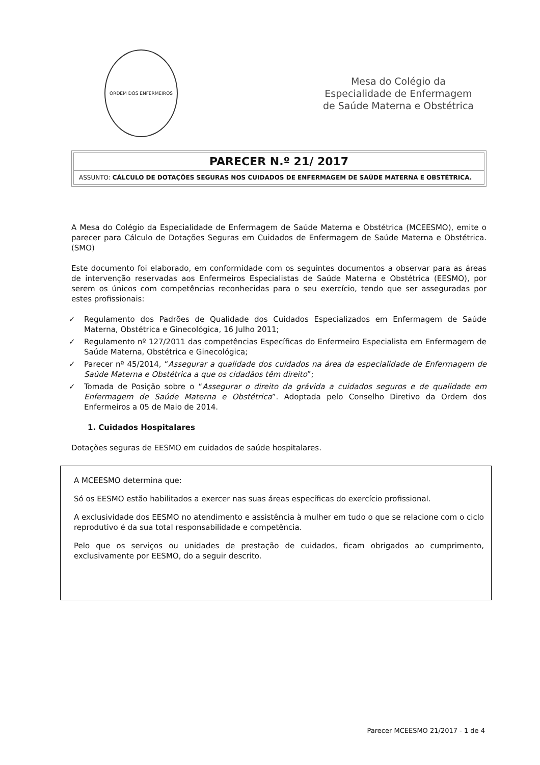ORDEM DOS ENFERMEIROS
Mesa do Colégio da
Especialidade de Enfermagem
de Saúde Materna e Obstétrica
PARECER N.º 21/ 2017
ASSUNTO: CÁLCULO DE DOTAÇÕES SEGURAS NOS CUIDADOS DE ENFERMAGEM DE SAÚDE MATERNA E OBSTÉTRICA.
A Mesa do Colégio da Especialidade de Enfermagem de Saúde Materna e Obstétrica (MCEESMO), emite o parecer para Cálculo de Dotações Seguras em Cuidados de Enfermagem de Saúde Materna e Obstétrica. (SMO)
Este documento foi elaborado, em conformidade com os seguintes documentos a observar para as áreas de intervenção reservadas aos Enfermeiros Especialistas de Saúde Materna e Obstétrica (EESMO), por serem os únicos com competências reconhecidas para o seu exercício, tendo que ser asseguradas por estes profissionais:
✓ Regulamento dos Padrões de Qualidade dos Cuidados Especializados em Enfermagem de Saúde Materna, Obstétrica e Ginecológica, 16 Julho 2011;
✓ Regulamento nº 127/2011 das competências Específicas do Enfermeiro Especialista em Enfermagem de Saúde Materna, Obstétrica e Ginecológica;
✓ Parecer nº 45/2014, “Assegurar a qualidade dos cuidados na área da especialidade de Enfermagem de Saúde Materna e Obstétrica a que os cidadãos têm direito”;
✓ Tomada de Posição sobre o “Assegurar o direito da grávida a cuidados seguros e de qualidade em Enfermagem de Saúde Materna e Obstétrica”. Adoptada pelo Conselho Diretivo da Ordem dos Enfermeiros a 05 de Maio de 2014.
1. Cuidados Hospitalares
Dotações seguras de EESMO em cuidados de saúde hospitalares.
A MCEESMO determina que:
Só os EESMO estão habilitados a exercer nas suas áreas específicas do exercício profissional.
A exclusividade dos EESMO no atendimento e assistência à mulher em tudo o que se relacione com o ciclo reprodutivo é da sua total responsabilidade e competência.
Pelo que os serviços ou unidades de prestação de cuidados, ficam obrigados ao cumprimento, exclusivamente por EESMO, do a seguir descrito.
Parecer MCEESMO 21/2017 - 1 de 4